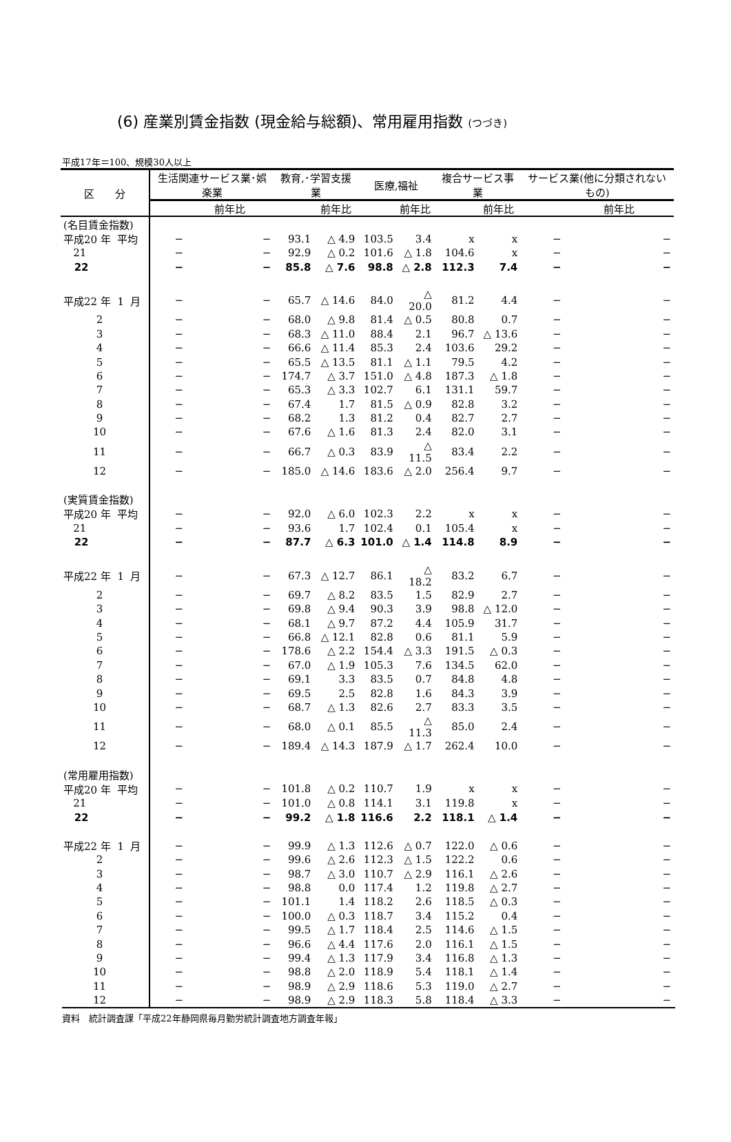(6) 産業別賃金指数 (現金給与総額)、常用雇用指数 (つづき)
平成17年＝100、規模30人以上
| 区 分 | 生活関連サービス業･娯楽業 | | 教育,･学習支援業 | | 医療,福祉 | | 複合サービス事業 | | サービス業(他に分類されないもの) | |
| --- | --- | --- | --- | --- | --- | --- | --- | --- | --- | --- |
| | | 前年比 | | 前年比 | | 前年比 | | 前年比 | | 前年比 |
| (名目賃金指数) | | | | | | | | | | |
| 平成20 年 平均 | − | − | 93.1 | △ 4.9 | 103.5 | 3.4 | x | x | − | − |
| 21 | − | − | 92.9 | △ 0.2 | 101.6 | △ 1.8 | 104.6 | x | − | − |
| 22 | − | − | 85.8 | △ 7.6 | 98.8 | △ 2.8 | 112.3 | 7.4 | − | − |
| 平成22 年 1 月 | − | − | 65.7 | △ 14.6 | 84.0 | △ 20.0 | 81.2 | 4.4 | − | − |
| 2 | − | − | 68.0 | △ 9.8 | 81.4 | △ 0.5 | 80.8 | 0.7 | − | − |
| 3 | − | − | 68.3 | △ 11.0 | 88.4 | 2.1 | 96.7 | △ 13.6 | − | − |
| 4 | − | − | 66.6 | △ 11.4 | 85.3 | 2.4 | 103.6 | 29.2 | − | − |
| 5 | − | − | 65.5 | △ 13.5 | 81.1 | △ 1.1 | 79.5 | 4.2 | − | − |
| 6 | − | − | 174.7 | △ 3.7 | 151.0 | △ 4.8 | 187.3 | △ 1.8 | − | − |
| 7 | − | − | 65.3 | △ 3.3 | 102.7 | 6.1 | 131.1 | 59.7 | − | − |
| 8 | − | − | 67.4 | 1.7 | 81.5 | △ 0.9 | 82.8 | 3.2 | − | − |
| 9 | − | − | 68.2 | 1.3 | 81.2 | 0.4 | 82.7 | 2.7 | − | − |
| 10 | − | − | 67.6 | △ 1.6 | 81.3 | 2.4 | 82.0 | 3.1 | − | − |
| 11 | − | − | 66.7 | △ 0.3 | 83.9 | △ 11.5 | 83.4 | 2.2 | − | − |
| 12 | − | − | 185.0 | △ 14.6 | 183.6 | △ 2.0 | 256.4 | 9.7 | − | − |
| (実質賃金指数) | | | | | | | | | | |
| 平成20 年 平均 | − | − | 92.0 | △ 6.0 | 102.3 | 2.2 | x | x | − | − |
| 21 | − | − | 93.6 | 1.7 | 102.4 | 0.1 | 105.4 | x | − | − |
| 22 | − | − | 87.7 | △ 6.3 | 101.0 | △ 1.4 | 114.8 | 8.9 | − | − |
| 平成22 年 1 月 | − | − | 67.3 | △ 12.7 | 86.1 | △ 18.2 | 83.2 | 6.7 | − | − |
| 2 | − | − | 69.7 | △ 8.2 | 83.5 | 1.5 | 82.9 | 2.7 | − | − |
| 3 | − | − | 69.8 | △ 9.4 | 90.3 | 3.9 | 98.8 | △ 12.0 | − | − |
| 4 | − | − | 68.1 | △ 9.7 | 87.2 | 4.4 | 105.9 | 31.7 | − | − |
| 5 | − | − | 66.8 | △ 12.1 | 82.8 | 0.6 | 81.1 | 5.9 | − | − |
| 6 | − | − | 178.6 | △ 2.2 | 154.4 | △ 3.3 | 191.5 | △ 0.3 | − | − |
| 7 | − | − | 67.0 | △ 1.9 | 105.3 | 7.6 | 134.5 | 62.0 | − | − |
| 8 | − | − | 69.1 | 3.3 | 83.5 | 0.7 | 84.8 | 4.8 | − | − |
| 9 | − | − | 69.5 | 2.5 | 82.8 | 1.6 | 84.3 | 3.9 | − | − |
| 10 | − | − | 68.7 | △ 1.3 | 82.6 | 2.7 | 83.3 | 3.5 | − | − |
| 11 | − | − | 68.0 | △ 0.1 | 85.5 | △ 11.3 | 85.0 | 2.4 | − | − |
| 12 | − | − | 189.4 | △ 14.3 | 187.9 | △ 1.7 | 262.4 | 10.0 | − | − |
| (常用雇用指数) | | | | | | | | | | |
| 平成20 年 平均 | − | − | 101.8 | △ 0.2 | 110.7 | 1.9 | x | x | − | − |
| 21 | − | − | 101.0 | △ 0.8 | 114.1 | 3.1 | 119.8 | x | − | − |
| 22 | − | − | 99.2 | △ 1.8 | 116.6 | 2.2 | 118.1 | △ 1.4 | − | − |
| 平成22 年 1 月 | − | − | 99.9 | △ 1.3 | 112.6 | △ 0.7 | 122.0 | △ 0.6 | − | − |
| 2 | − | − | 99.6 | △ 2.6 | 112.3 | △ 1.5 | 122.2 | 0.6 | − | − |
| 3 | − | − | 98.7 | △ 3.0 | 110.7 | △ 2.9 | 116.1 | △ 2.6 | − | − |
| 4 | − | − | 98.8 | 0.0 | 117.4 | 1.2 | 119.8 | △ 2.7 | − | − |
| 5 | − | − | 101.1 | 1.4 | 118.2 | 2.6 | 118.5 | △ 0.3 | − | − |
| 6 | − | − | 100.0 | △ 0.3 | 118.7 | 3.4 | 115.2 | 0.4 | − | − |
| 7 | − | − | 99.5 | △ 1.7 | 118.4 | 2.5 | 114.6 | △ 1.5 | − | − |
| 8 | − | − | 96.6 | △ 4.4 | 117.6 | 2.0 | 116.1 | △ 1.5 | − | − |
| 9 | − | − | 99.4 | △ 1.3 | 117.9 | 3.4 | 116.8 | △ 1.3 | − | − |
| 10 | − | − | 98.8 | △ 2.0 | 118.9 | 5.4 | 118.1 | △ 1.4 | − | − |
| 11 | − | − | 98.9 | △ 2.9 | 118.6 | 5.3 | 119.0 | △ 2.7 | − | − |
| 12 | − | − | 98.9 | △ 2.9 | 118.3 | 5.8 | 118.4 | △ 3.3 | − | − |
資料　統計調査課「平成22年静岡県毎月勤労統計調査地方調査年報」